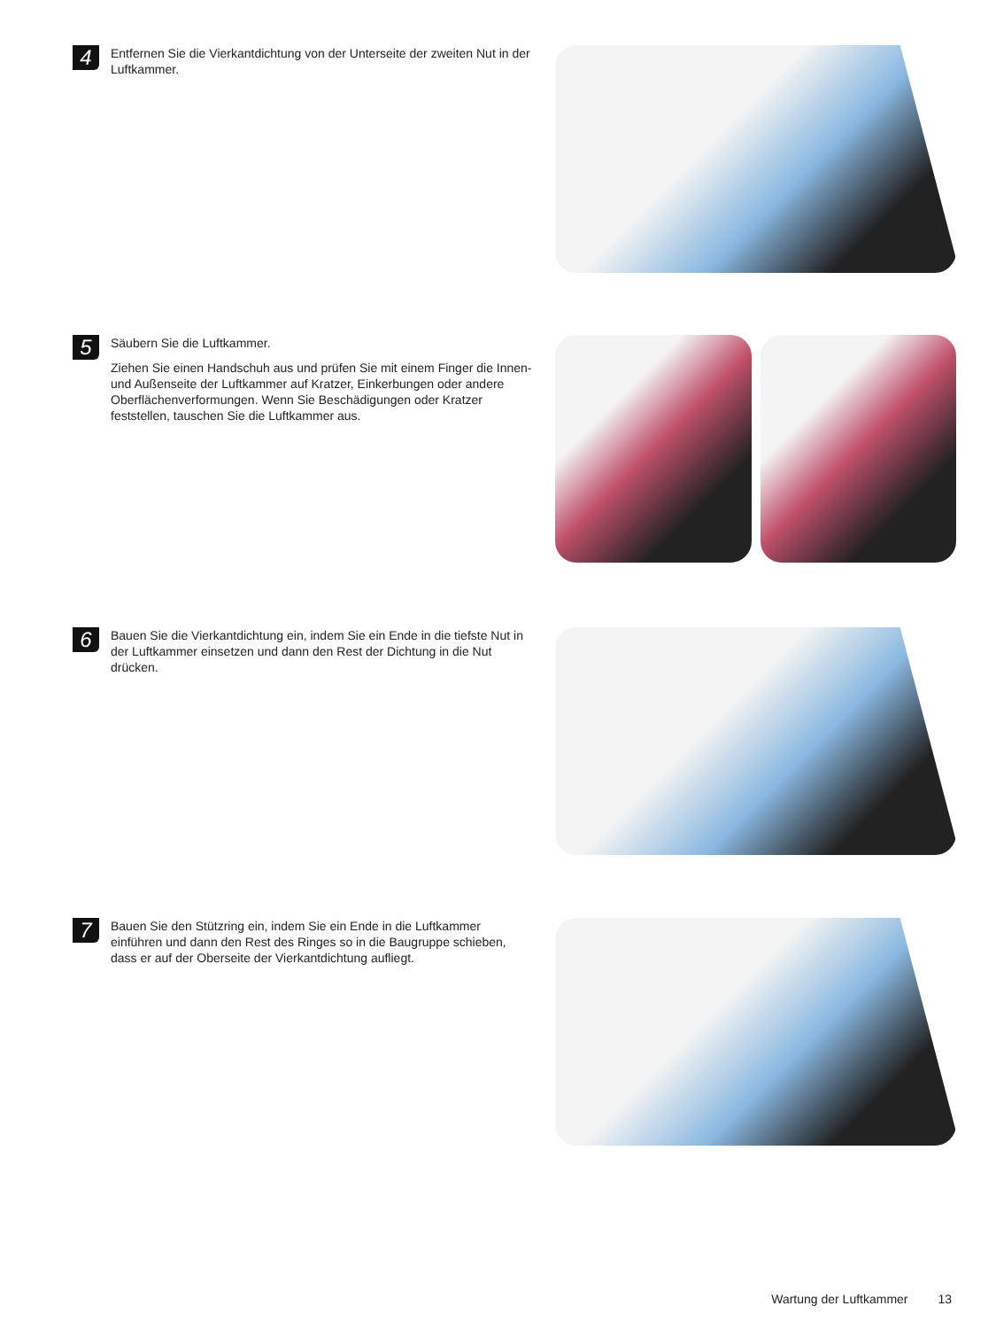4
Entfernen Sie die Vierkantdichtung von der Unterseite der zweiten Nut in der Luftkammer.
5
Säubern Sie die Luftkammer.
Ziehen Sie einen Handschuh aus und prüfen Sie mit einem Finger die Innen- und Außenseite der Luftkammer auf Kratzer, Einkerbungen oder andere Oberflächenverformungen. Wenn Sie Beschädigungen oder Kratzer feststellen, tauschen Sie die Luftkammer aus.
6
Bauen Sie die Vierkantdichtung ein, indem Sie ein Ende in die tiefste Nut in der Luftkammer einsetzen und dann den Rest der Dichtung in die Nut drücken.
7
Bauen Sie den Stützring ein, indem Sie ein Ende in die Luftkammer einführen und dann den Rest des Ringes so in die Baugruppe schieben, dass er auf der Oberseite der Vierkantdichtung aufliegt.
Wartung der Luftkammer 13